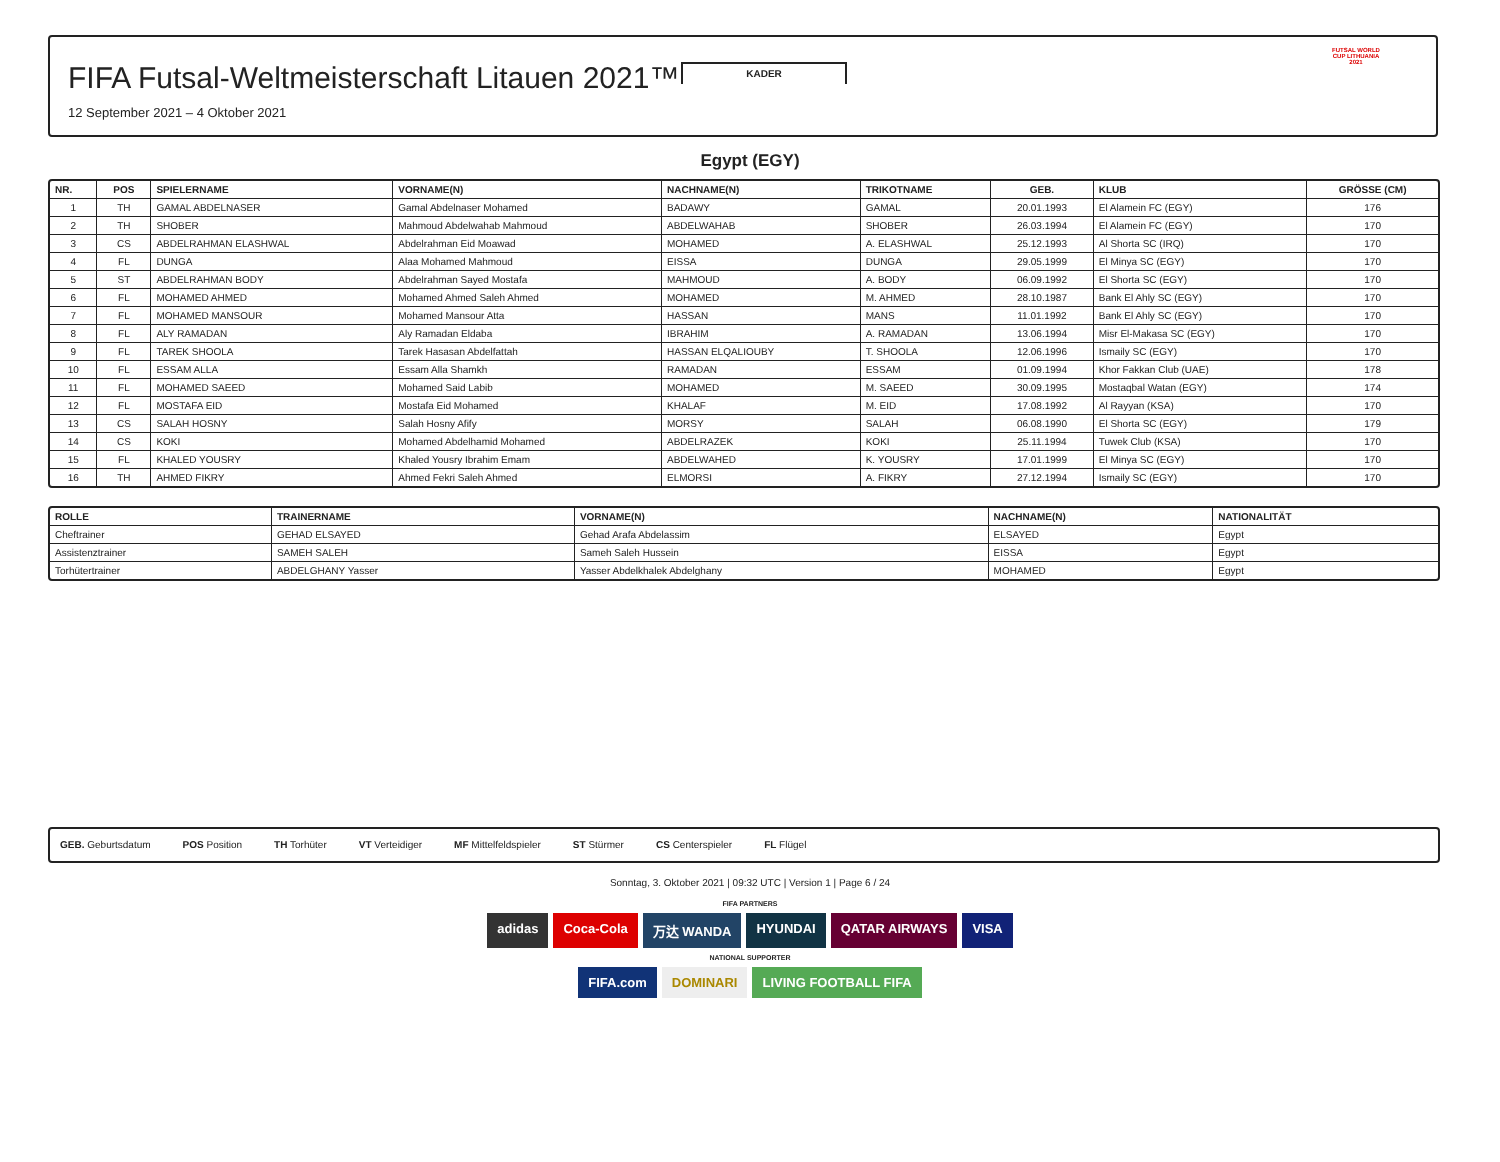KADER
FIFA Futsal-Weltmeisterschaft Litauen 2021™
12 September 2021 – 4 Oktober 2021
FUTSAL WORLD CUP LITHUANIA 2021
Egypt (EGY)
| NR. | POS | SPIELERNAME | VORNAME(N) | NACHNAME(N) | TRIKOTNAME | GEB. | KLUB | GRÖSSE (CM) |
| --- | --- | --- | --- | --- | --- | --- | --- | --- |
| 1 | TH | GAMAL ABDELNASER | Gamal Abdelnaser Mohamed | BADAWY | GAMAL | 20.01.1993 | El Alamein FC (EGY) | 176 |
| 2 | TH | SHOBER | Mahmoud Abdelwahab Mahmoud | ABDELWAHAB | SHOBER | 26.03.1994 | El Alamein FC (EGY) | 170 |
| 3 | CS | ABDELRAHMAN ELASHWAL | Abdelrahman Eid Moawad | MOHAMED | A. ELASHWAL | 25.12.1993 | Al Shorta SC (IRQ) | 170 |
| 4 | FL | DUNGA | Alaa Mohamed Mahmoud | EISSA | DUNGA | 29.05.1999 | El Minya SC (EGY) | 170 |
| 5 | ST | ABDELRAHMAN BODY | Abdelrahman Sayed Mostafa | MAHMOUD | A. BODY | 06.09.1992 | El Shorta SC (EGY) | 170 |
| 6 | FL | MOHAMED AHMED | Mohamed Ahmed Saleh Ahmed | MOHAMED | M. AHMED | 28.10.1987 | Bank El Ahly SC (EGY) | 170 |
| 7 | FL | MOHAMED MANSOUR | Mohamed Mansour Atta | HASSAN | MANS | 11.01.1992 | Bank El Ahly SC (EGY) | 170 |
| 8 | FL | ALY RAMADAN | Aly Ramadan Eldaba | IBRAHIM | A. RAMADAN | 13.06.1994 | Misr El-Makasa SC (EGY) | 170 |
| 9 | FL | TAREK SHOOLA | Tarek Hasasan Abdelfattah | HASSAN ELQALIOUBY | T. SHOOLA | 12.06.1996 | Ismaily SC (EGY) | 170 |
| 10 | FL | ESSAM ALLA | Essam Alla Shamkh | RAMADAN | ESSAM | 01.09.1994 | Khor Fakkan Club (UAE) | 178 |
| 11 | FL | MOHAMED SAEED | Mohamed Said Labib | MOHAMED | M. SAEED | 30.09.1995 | Mostaqbal Watan (EGY) | 174 |
| 12 | FL | MOSTAFA EID | Mostafa Eid Mohamed | KHALAF | M. EID | 17.08.1992 | Al Rayyan (KSA) | 170 |
| 13 | CS | SALAH HOSNY | Salah Hosny Afify | MORSY | SALAH | 06.08.1990 | El Shorta SC (EGY) | 179 |
| 14 | CS | KOKI | Mohamed Abdelhamid Mohamed | ABDELRAZEK | KOKI | 25.11.1994 | Tuwek Club (KSA) | 170 |
| 15 | FL | KHALED YOUSRY | Khaled Yousry Ibrahim Emam | ABDELWAHED | K. YOUSRY | 17.01.1999 | El Minya SC (EGY) | 170 |
| 16 | TH | AHMED FIKRY | Ahmed Fekri Saleh Ahmed | ELMORSI | A. FIKRY | 27.12.1994 | Ismaily SC (EGY) | 170 |
| ROLLE | TRAINERNAME | VORNAME(N) | NACHNAME(N) | NATIONALITÄT |
| --- | --- | --- | --- | --- |
| Cheftrainer | GEHAD ELSAYED | Gehad Arafa Abdelassim | ELSAYED | Egypt |
| Assistenztrainer | SAMEH SALEH | Sameh Saleh Hussein | EISSA | Egypt |
| Torhütertrainer | ABDELGHANY Yasser | Yasser Abdelkhalek Abdelghany | MOHAMED | Egypt |
GEB. Geburtsdatum POS Position TH Torhüter VT Verteidiger MF Mittelfeldspieler ST Stürmer CS Centerspieler FL Flügel
Sonntag, 3. Oktober 2021 | 09:32 UTC | Version 1 | Page 6 / 24
FIFA PARTNERS
adidas Coca-Cola 万达 WANDA HYUNDAI QATAR AIRWAYS VISA
NATIONAL SUPPORTER
FIFA.com DOMINARI LIVING FOOTBALL FIFA